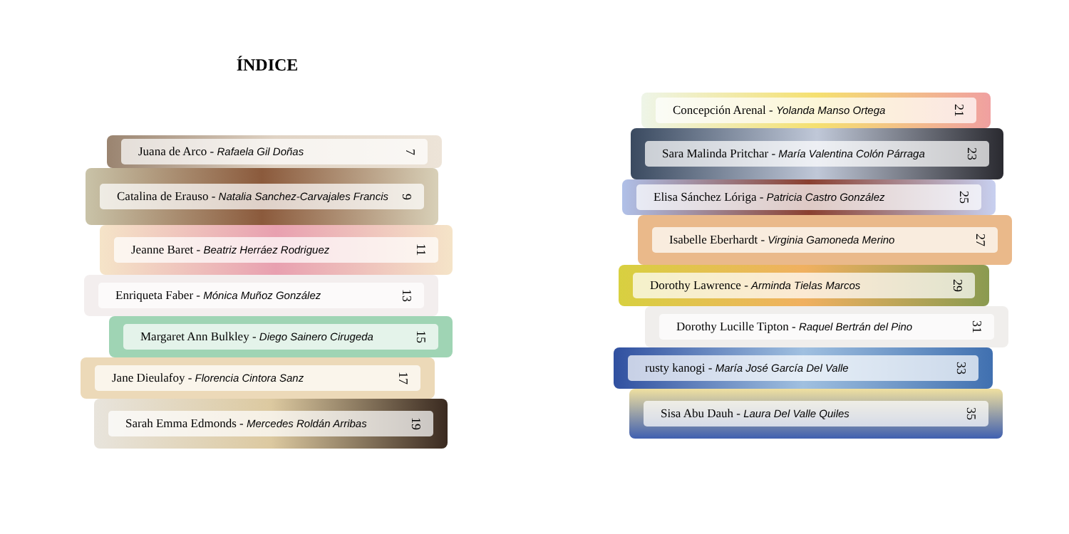ÍNDICE
Juana de Arco - Rafaela Gil Doñas 7
Catalina de Erauso - Natalia Sanchez-Carvajales Francis 9
Jeanne Baret - Beatriz Herráez Rodriguez 11
Enriqueta Faber - Mónica Muñoz González 13
Margaret Ann Bulkley - Diego Sainero Cirugeda 15
Jane Dieulafoy - Florencia Cintora Sanz 17
Sarah Emma Edmonds - Mercedes Roldán Arribas 19
Concepción Arenal - Yolanda Manso Ortega 21
Sara Malinda Pritchar - María Valentina Colón Párraga 23
Elisa Sánchez Lóriga - Patricia Castro González 25
Isabelle Eberhardt - Virginia Gamoneda Merino 27
Dorothy Lawrence - Arminda Tielas Marcos 29
Dorothy Lucille Tipton - Raquel Bertrán del Pino 31
rusty kanogi - María José García Del Valle 33
Sisa Abu Dauh - Laura Del Valle Quiles 35